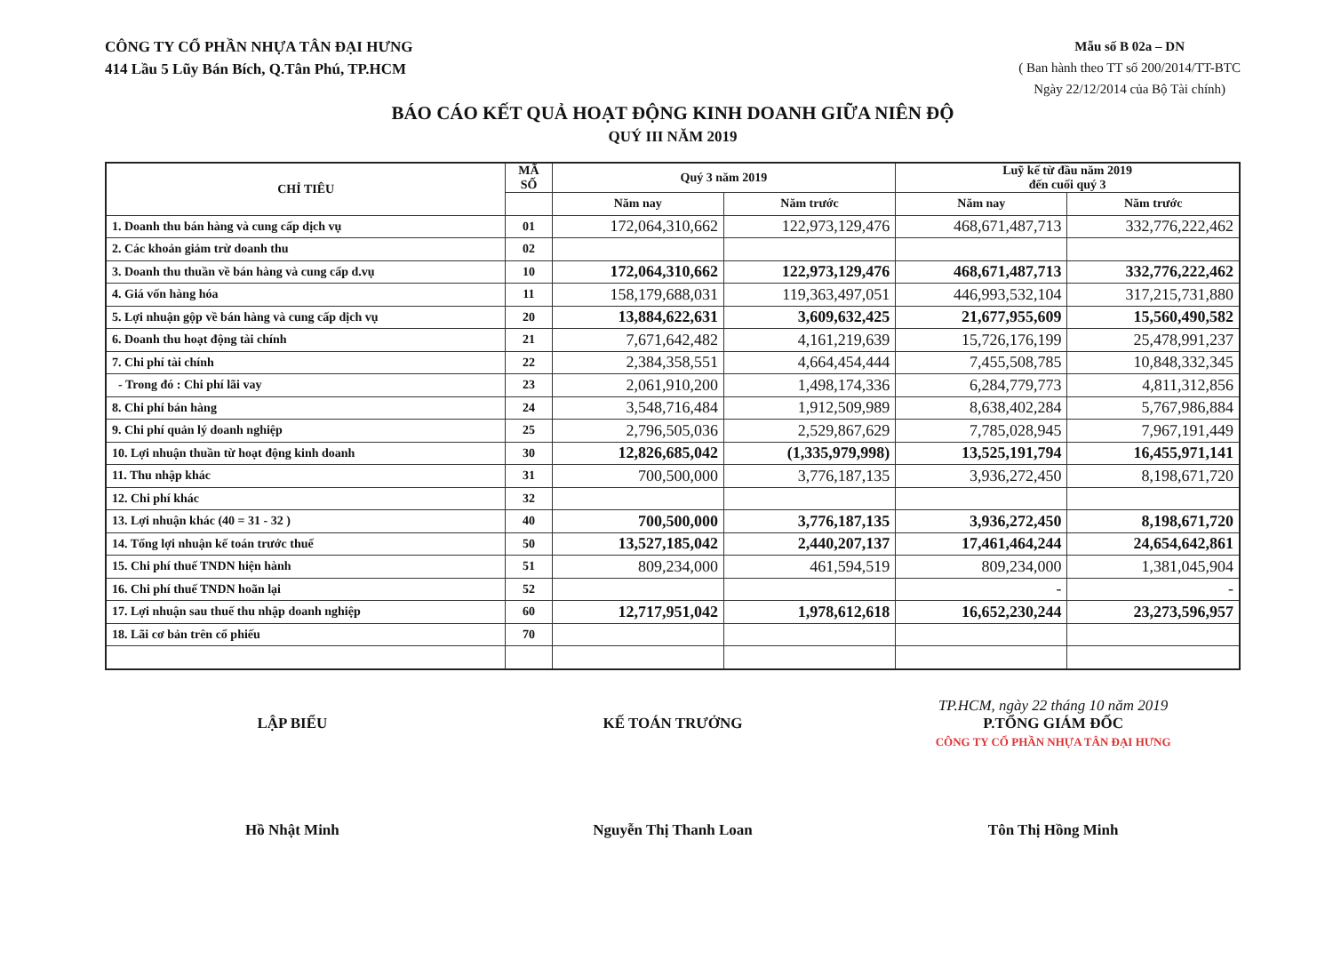CÔNG TY CỔ PHẦN NHỰA TÂN ĐẠI HƯNG
414 Lầu 5 Lũy Bán Bích, Q.Tân Phú, TP.HCM
Mẫu số B 02a – DN
( Ban hành theo TT số 200/2014/TT-BTC
Ngày 22/12/2014 của Bộ Tài chính)
BÁO CÁO KẾT QUẢ HOẠT ĐỘNG KINH DOANH GIỮA NIÊN ĐỘ
QUÝ III NĂM 2019
| CHỈ TIÊU | MÃ SỐ | Quý 3 năm 2019 | | Luỹ kế từ đầu năm 2019 đến cuối quý 3 | |
| --- | --- | --- | --- | --- | --- |
| | | Năm nay | Năm trước | Năm nay | Năm trước |
| 1. Doanh thu bán hàng và cung cấp dịch vụ | 01 | 172,064,310,662 | 122,973,129,476 | 468,671,487,713 | 332,776,222,462 |
| 2. Các khoản giảm trừ doanh thu | 02 | | | | |
| 3. Doanh thu thuần về bán hàng và cung cấp d.vụ | 10 | 172,064,310,662 | 122,973,129,476 | 468,671,487,713 | 332,776,222,462 |
| 4. Giá vốn hàng hóa | 11 | 158,179,688,031 | 119,363,497,051 | 446,993,532,104 | 317,215,731,880 |
| 5. Lợi nhuận gộp về bán hàng và cung cấp dịch vụ | 20 | 13,884,622,631 | 3,609,632,425 | 21,677,955,609 | 15,560,490,582 |
| 6. Doanh thu hoạt động tài chính | 21 | 7,671,642,482 | 4,161,219,639 | 15,726,176,199 | 25,478,991,237 |
| 7. Chi phí tài chính | 22 | 2,384,358,551 | 4,664,454,444 | 7,455,508,785 | 10,848,332,345 |
| - Trong đó : Chi phí lãi vay | 23 | 2,061,910,200 | 1,498,174,336 | 6,284,779,773 | 4,811,312,856 |
| 8. Chi phí bán hàng | 24 | 3,548,716,484 | 1,912,509,989 | 8,638,402,284 | 5,767,986,884 |
| 9. Chi phí quản lý doanh nghiệp | 25 | 2,796,505,036 | 2,529,867,629 | 7,785,028,945 | 7,967,191,449 |
| 10. Lợi nhuận thuần từ hoạt động kinh doanh | 30 | 12,826,685,042 | (1,335,979,998) | 13,525,191,794 | 16,455,971,141 |
| 11. Thu nhập khác | 31 | 700,500,000 | 3,776,187,135 | 3,936,272,450 | 8,198,671,720 |
| 12. Chi phí khác | 32 | | | | |
| 13. Lợi nhuận khác (40 = 31 - 32 ) | 40 | 700,500,000 | 3,776,187,135 | 3,936,272,450 | 8,198,671,720 |
| 14. Tổng lợi nhuận kế toán trước thuế | 50 | 13,527,185,042 | 2,440,207,137 | 17,461,464,244 | 24,654,642,861 |
| 15. Chi phí thuế TNDN hiện hành | 51 | 809,234,000 | 461,594,519 | 809,234,000 | 1,381,045,904 |
| 16. Chi phí thuế TNDN hoãn lại | 52 | | | - | - |
| 17. Lợi nhuận sau thuế thu nhập doanh nghiệp | 60 | 12,717,951,042 | 1,978,612,618 | 16,652,230,244 | 23,273,596,957 |
| 18. Lãi cơ bản trên cổ phiếu | 70 | | | | |
LẬP BIỂU
Hồ Nhật Minh
KẾ TOÁN TRƯỞNG
Nguyễn Thị Thanh Loan
TP.HCM, ngày 22 tháng 10 năm 2019
P.TỔNG GIÁM ĐỐC
CÔNG TY CỔ PHẦN NHỰA TÂN ĐẠI HƯNG
Tôn Thị Hồng Minh